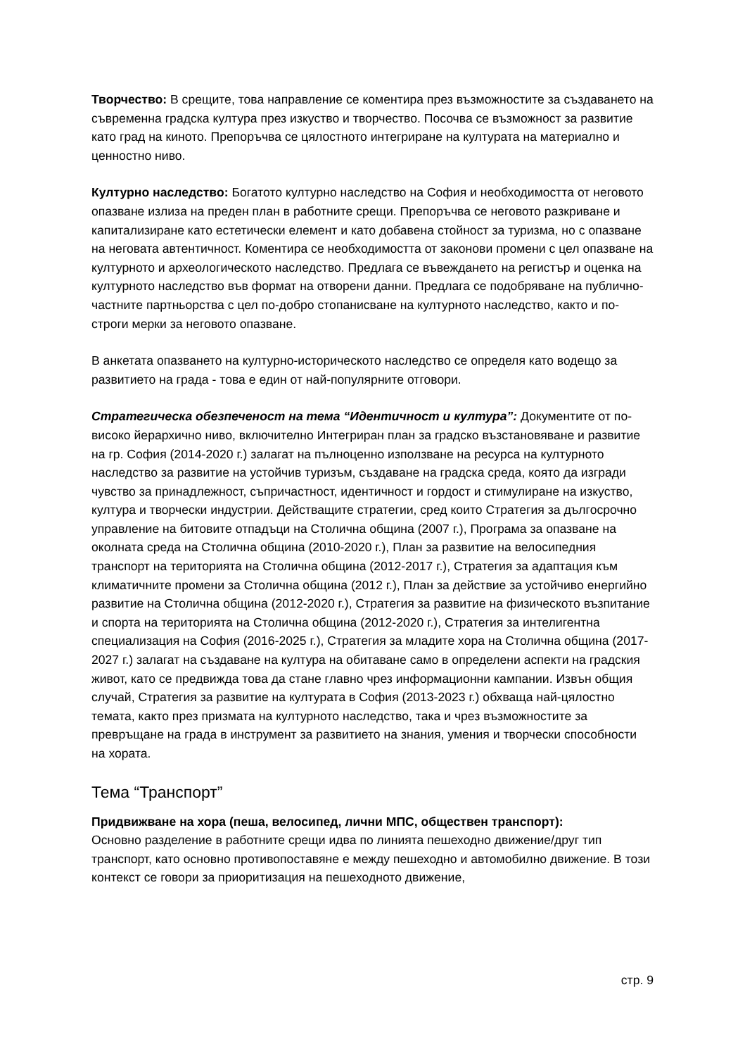Творчество: В срещите, това направление се коментира през възможностите за създаването на съвременна градска култура през изкуство и творчество. Посочва се възможност за развитие като град на киното. Препоръчва се цялостното интегриране на културата на материално и ценностно ниво.
Културно наследство: Богатото културно наследство на София и необходимостта от неговото опазване излиза на преден план в работните срещи. Препоръчва се неговото разкриване и капитализиране като естетически елемент и като добавена стойност за туризма, но с опазване на неговата автентичност. Коментира се необходимостта от законови промени с цел опазване на културното и археологическото наследство. Предлага се въвеждането на регистър и оценка на културното наследство във формат на отворени данни. Предлага се подобряване на публично-частните партньорства с цел по-добро стопанисване на културното наследство, както и по-строги мерки за неговото опазване.
В анкетата опазването на културно-историческото наследство се определя като водещо за развитието на града - това е един от най-популярните отговори.
Стратегическа обезпеченост на тема “Идентичност и култура”: Документите от по-високо йерархично ниво, включително Интегриран план за градско възстановяване и развитие на гр. София (2014-2020 г.) залагат на пълноценно използване на ресурса на културното наследство за развитие на устойчив туризъм, създаване на градска среда, която да изгради чувство за принадлежност, съпричастност, идентичност и гордост и стимулиране на изкуство, култура и творчески индустрии. Действащите стратегии, сред които Стратегия за дългосрочно управление на битовите отпадъци на Столична община (2007 г.), Програма за опазване на околната среда на Столична община (2010-2020 г.), План за развитие на велосипедния транспорт на територията на Столична община (2012-2017 г.), Стратегия за адаптация към климатичните промени за Столична община (2012 г.), План за действие за устойчиво енергийно развитие на Столична община (2012-2020 г.), Стратегия за развитие на физическото възпитание и спорта на територията на Столична община (2012-2020 г.), Стратегия за интелигентна специализация на София (2016-2025 г.), Стратегия за младите хора на Столична община (2017-2027 г.) залагат на създаване на култура на обитаване само в определени аспекти на градския живот, като се предвижда това да стане главно чрез информационни кампании. Извън общия случай, Стратегия за развитие на културата в София (2013-2023 г.) обхваща най-цялостно темата, както през призмата на културното наследство, така и чрез възможностите за превръщане на града в инструмент за развитието на знания, умения и творчески способности на хората.
Тема “Транспорт”
Придвижване на хора (пеша, велосипед, лични МПС, обществен транспорт):
Основно разделение в работните срещи идва по линията пешеходно движение/друг тип транспорт, като основно противопоставяне е между пешеходно и автомобилно движение. В този контекст се говори за приоритизация на пешеходното движение,
стр. 9